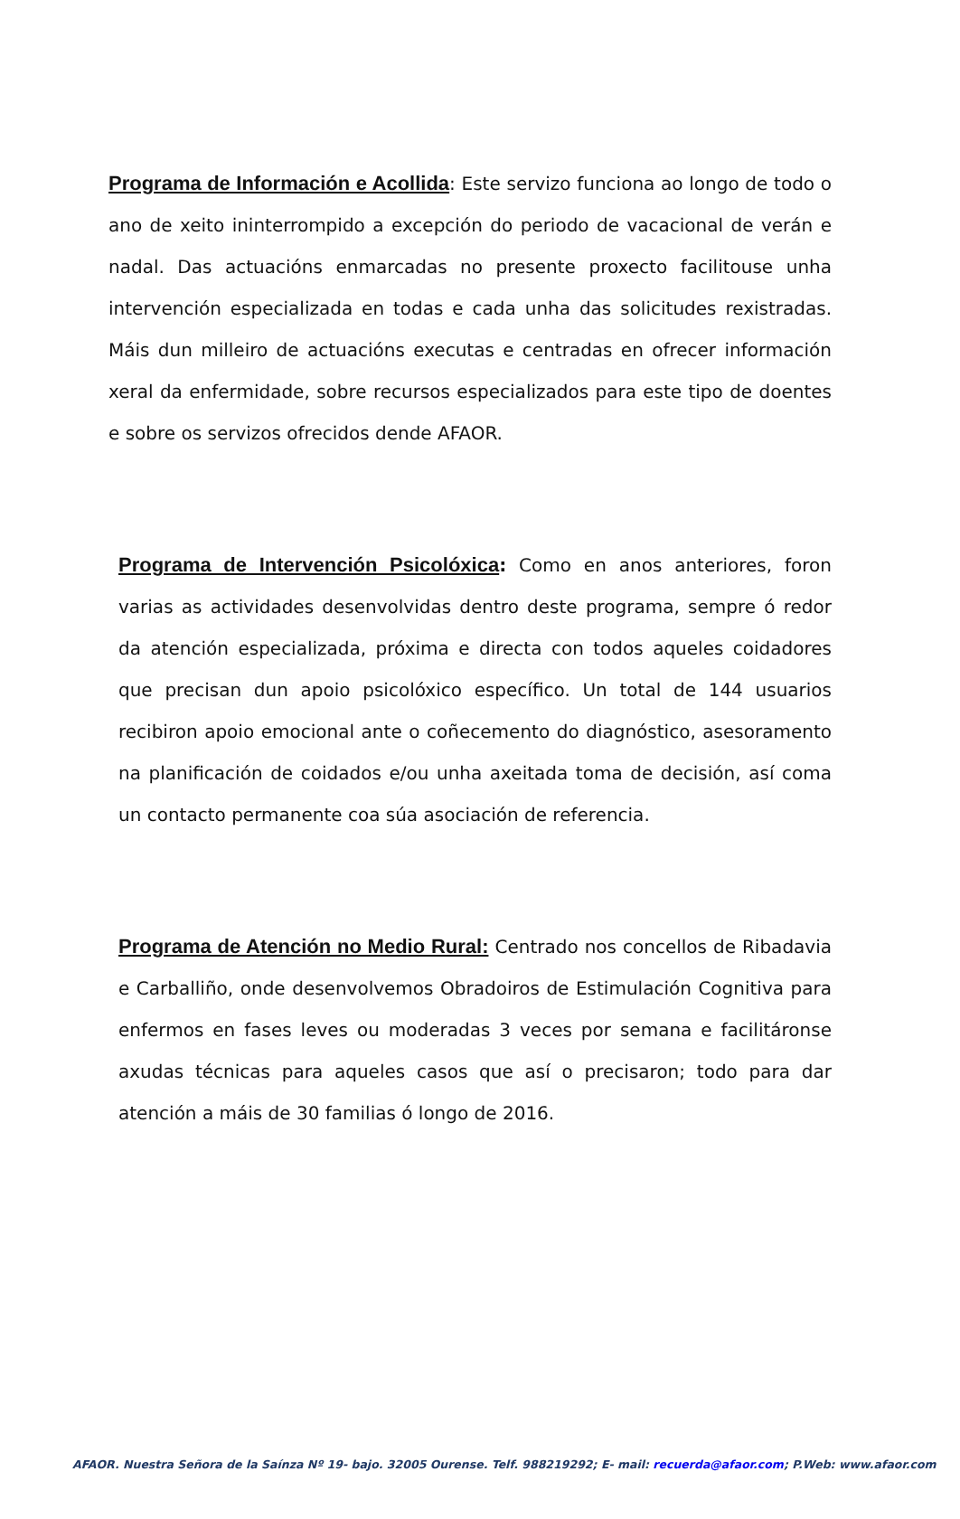Programa de Información e Acollida: Este servizo funciona ao longo de todo o ano de xeito ininterrompido a excepción do periodo de vacacional de verán e nadal. Das actuacións enmarcadas no presente proxecto facilitouse unha intervención especializada en todas e cada unha das solicitudes rexistradas. Máis dun milleiro de actuacións executas e centradas en ofrecer información xeral da enfermidade, sobre recursos especializados para este tipo de doentes e sobre os servizos ofrecidos dende AFAOR.
Programa de Intervención Psicolóxica: Como en anos anteriores, foron varias as actividades desenvolvidas dentro deste programa, sempre ó redor da atención especializada, próxima e directa con todos aqueles coidadores que precisan dun apoio psicolóxico específico. Un total de 144 usuarios recibiron apoio emocional ante o coñecemento do diagnóstico, asesoramento na planificación de coidados e/ou unha axeitada toma de decisión, así coma un contacto permanente coa súa asociación de referencia.
Programa de Atención no Medio Rural: Centrado nos concellos de Ribadavia e Carballiño, onde desenvolvemos Obradoiros de Estimulación Cognitiva para enfermos en fases leves ou moderadas 3 veces por semana e facilitáronse axudas técnicas para aqueles casos que así o precisaron; todo para dar atención a máis de 30 familias ó longo de 2016.
AFAOR. Nuestra Señora de la Saínza Nº 19- bajo. 32005 Ourense. Telf. 988219292; E- mail: recuerda@afaor.com; P.Web: www.afaor.com